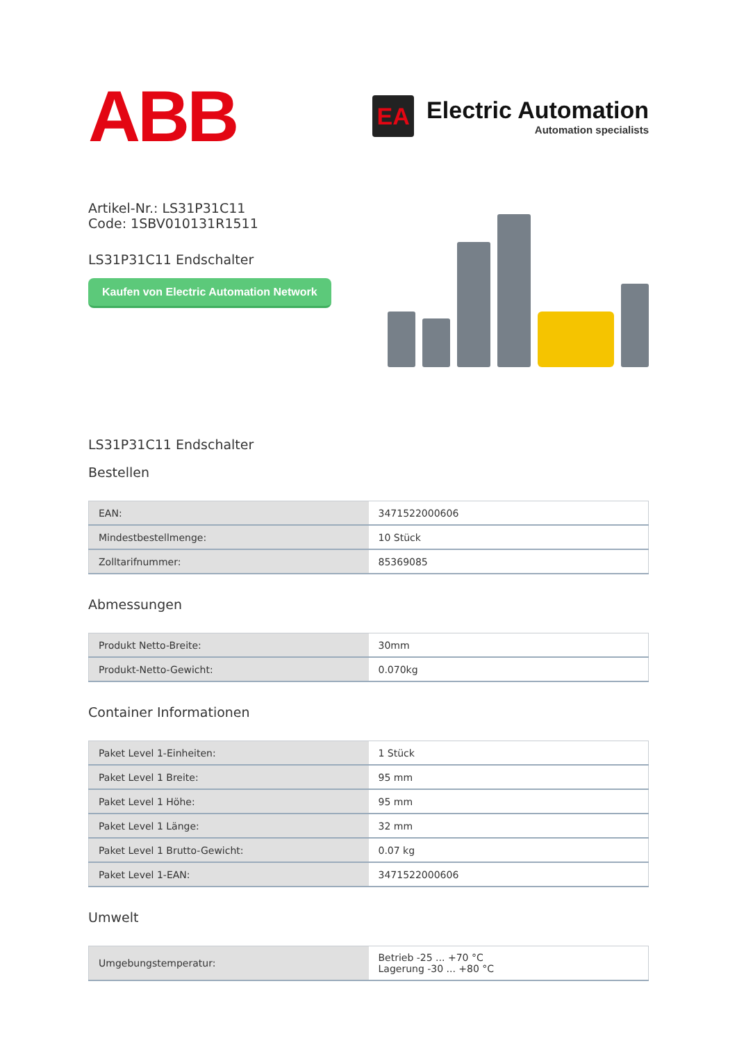ABB
EA
Electric Automation
Automation specialists
Artikel-Nr.: LS31P31C11
Code: 1SBV010131R1511
LS31P31C11 Endschalter
Kaufen von Electric Automation Network
LS31P31C11 Endschalter
Bestellen
| EAN: | 3471522000606 |
| Mindestbestellmenge: | 10 Stück |
| Zolltarifnummer: | 85369085 |
Abmessungen
| Produkt Netto-Breite: | 30mm |
| Produkt-Netto-Gewicht: | 0.070kg |
Container Informationen
| Paket Level 1-Einheiten: | 1 Stück |
| Paket Level 1 Breite: | 95 mm |
| Paket Level 1 Höhe: | 95 mm |
| Paket Level 1 Länge: | 32 mm |
| Paket Level 1 Brutto-Gewicht: | 0.07 kg |
| Paket Level 1-EAN: | 3471522000606 |
Umwelt
| Umgebungstemperatur: | Betrieb -25 ... +70 °C Lagerung -30 ... +80 °C |